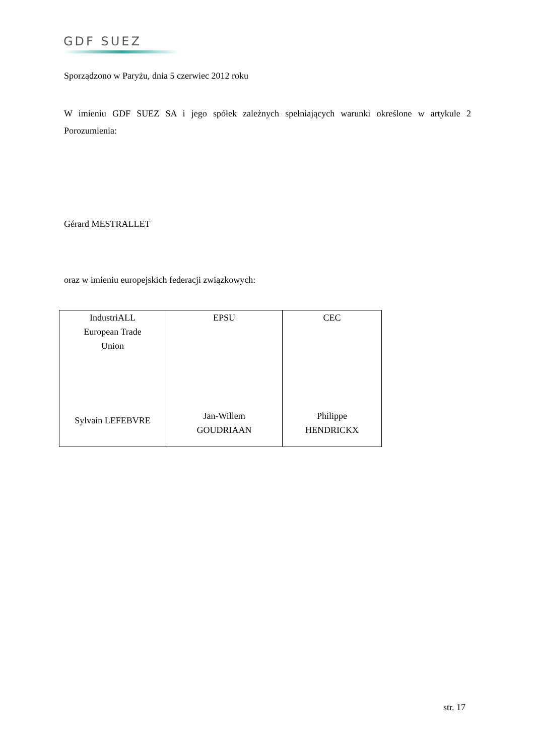GDF SUEZ
Sporządzono w Paryżu, dnia 5 czerwiec 2012 roku
W imieniu GDF SUEZ SA i jego spółek zależnych spełniających warunki określone w artykule 2 Porozumienia:
Gérard MESTRALLET
oraz w imieniu europejskich federacji związkowych:
| IndustriALL European Trade Union Sylvain LEFEBVRE | EPSU Jan-Willem GOUDRIAAN | CEC Philippe HENDRICKX |
str. 17